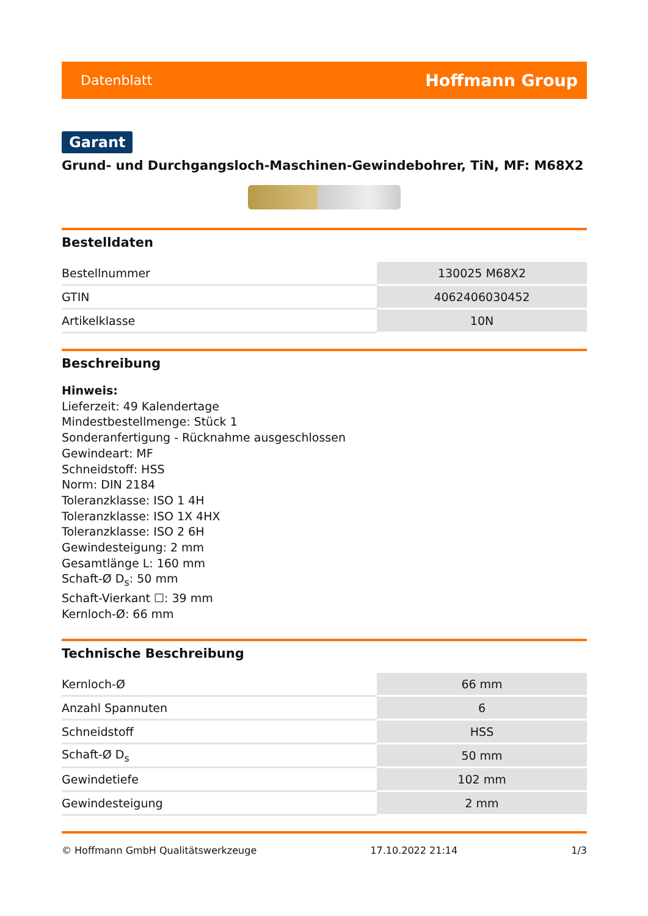Datenblatt Hoffmann Group
Garant
Grund- und Durchgangsloch-Maschinen-Gewindebohrer, TiN, MF: M68X2
Bestelldaten
| Bestellnummer | 130025 M68X2 |
| GTIN | 4062406030452 |
| Artikelklasse | 10N |
Beschreibung
Hinweis:
Lieferzeit: 49 Kalendertage
Mindestbestellmenge: Stück 1
Sonderanfertigung - Rücknahme ausgeschlossen
Gewindeart: MF
Schneidstoff: HSS
Norm: DIN 2184
Toleranzklasse: ISO 1 4H
Toleranzklasse: ISO 1X 4HX
Toleranzklasse: ISO 2 6H
Gewindesteigung: 2 mm
Gesamtlänge L: 160 mm
Schaft-Ø D<sub>s</sub>: 50 mm
Schaft-Vierkant ☐: 39 mm
Kernloch-Ø: 66 mm
Technische Beschreibung
| Kernloch-Ø | 66 mm |
| Anzahl Spannuten | 6 |
| Schneidstoff | HSS |
| Schaft-Ø D<sub>s</sub> | 50 mm |
| Gewindetiefe | 102 mm |
| Gewindesteigung | 2 mm |
© Hoffmann GmbH Qualitätswerkzeuge 17.10.2022 21:14 1/3